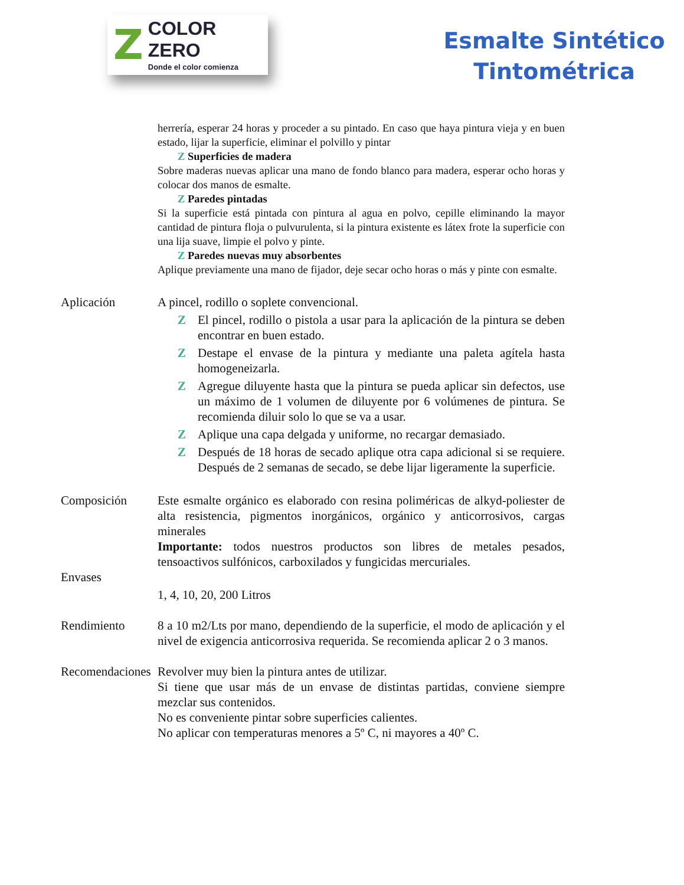Z
COLOR ZERO
Donde el color comienza
Esmalte Sintético
Tintométrica
herrería, esperar 24 horas y proceder a su pintado. En caso que haya pintura vieja y en buen estado, lijar la superficie, eliminar el polvillo y pintar
Z Superficies de madera
Sobre maderas nuevas aplicar una mano de fondo blanco para madera, esperar ocho horas y colocar dos manos de esmalte.
Z Paredes pintadas
Si la superficie está pintada con pintura al agua en polvo, cepille eliminando la mayor cantidad de pintura floja o pulvurulenta, si la pintura existente es látex frote la superficie con una lija suave, limpie el polvo y pinte.
Z Paredes nuevas muy absorbentes
Aplique previamente una mano de fijador, deje secar ocho horas o más y pinte con esmalte.
Aplicación A pincel, rodillo o soplete convencional.
Z El pincel, rodillo o pistola a usar para la aplicación de la pintura se deben encontrar en buen estado.
Z Destape el envase de la pintura y mediante una paleta agítela hasta homogeneizarla.
Z Agregue diluyente hasta que la pintura se pueda aplicar sin defectos, use un máximo de 1 volumen de diluyente por 6 volúmenes de pintura. Se recomienda diluir solo lo que se va a usar.
Z Aplique una capa delgada y uniforme, no recargar demasiado.
Z Después de 18 horas de secado aplique otra capa adicional si se requiere. Después de 2 semanas de secado, se debe lijar ligeramente la superficie.
Composición Este esmalte orgánico es elaborado con resina poliméricas de alkyd-poliester de alta resistencia, pigmentos inorgánicos, orgánico y anticorrosivos, cargas minerales
Importante: todos nuestros productos son libres de metales pesados, tensoactivos sulfónicos, carboxilados y fungicidas mercuriales.
Envases
1, 4, 10, 20, 200 Litros
Rendimiento 8 a 10 m2/Lts por mano, dependiendo de la superficie, el modo de aplicación y el nivel de exigencia anticorrosiva requerida. Se recomienda aplicar 2 o 3 manos.
Recomendaciones Revolver muy bien la pintura antes de utilizar.
Si tiene que usar más de un envase de distintas partidas, conviene siempre mezclar sus contenidos.
No es conveniente pintar sobre superficies calientes.
No aplicar con temperaturas menores a 5º C, ni mayores a 40º C.